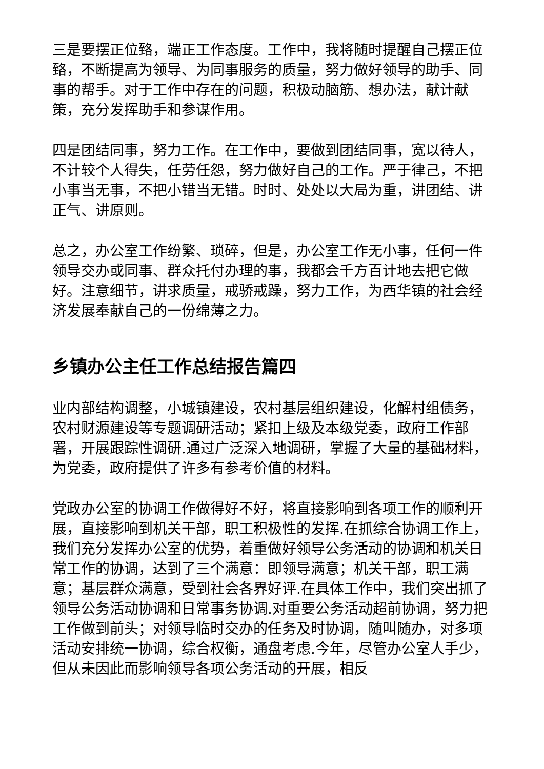三是要摆正位臵，端正工作态度。工作中，我将随时提醒自己摆正位臵，不断提高为领导、为同事服务的质量，努力做好领导的助手、同事的帮手。对于工作中存在的问题，积极动脑筋、想办法，献计献策，充分发挥助手和参谋作用。
四是团结同事，努力工作。在工作中，要做到团结同事，宽以待人，不计较个人得失，任劳任怨，努力做好自己的工作。严于律己，不把小事当无事，不把小错当无错。时时、处处以大局为重，讲团结、讲正气、讲原则。
总之，办公室工作纷繁、琐碎，但是，办公室工作无小事，任何一件领导交办或同事、群众托付办理的事，我都会千方百计地去把它做好。注意细节，讲求质量，戒骄戒躁，努力工作，为西华镇的社会经济发展奉献自己的一份绵薄之力。
乡镇办公主任工作总结报告篇四
业内部结构调整，小城镇建设，农村基层组织建设，化解村组债务，农村财源建设等专题调研活动；紧扣上级及本级党委，政府工作部署，开展跟踪性调研.通过广泛深入地调研，掌握了大量的基础材料，为党委，政府提供了许多有参考价值的材料。
党政办公室的协调工作做得好不好，将直接影响到各项工作的顺利开展，直接影响到机关干部，职工积极性的发挥.在抓综合协调工作上，我们充分发挥办公室的优势，着重做好领导公务活动的协调和机关日常工作的协调，达到了三个满意：即领导满意；机关干部，职工满意；基层群众满意，受到社会各界好评.在具体工作中，我们突出抓了领导公务活动协调和日常事务协调.对重要公务活动超前协调，努力把工作做到前头；对领导临时交办的任务及时协调，随叫随办，对多项活动安排统一协调，综合权衡，通盘考虑.今年，尽管办公室人手少，但从未因此而影响领导各项公务活动的开展，相反